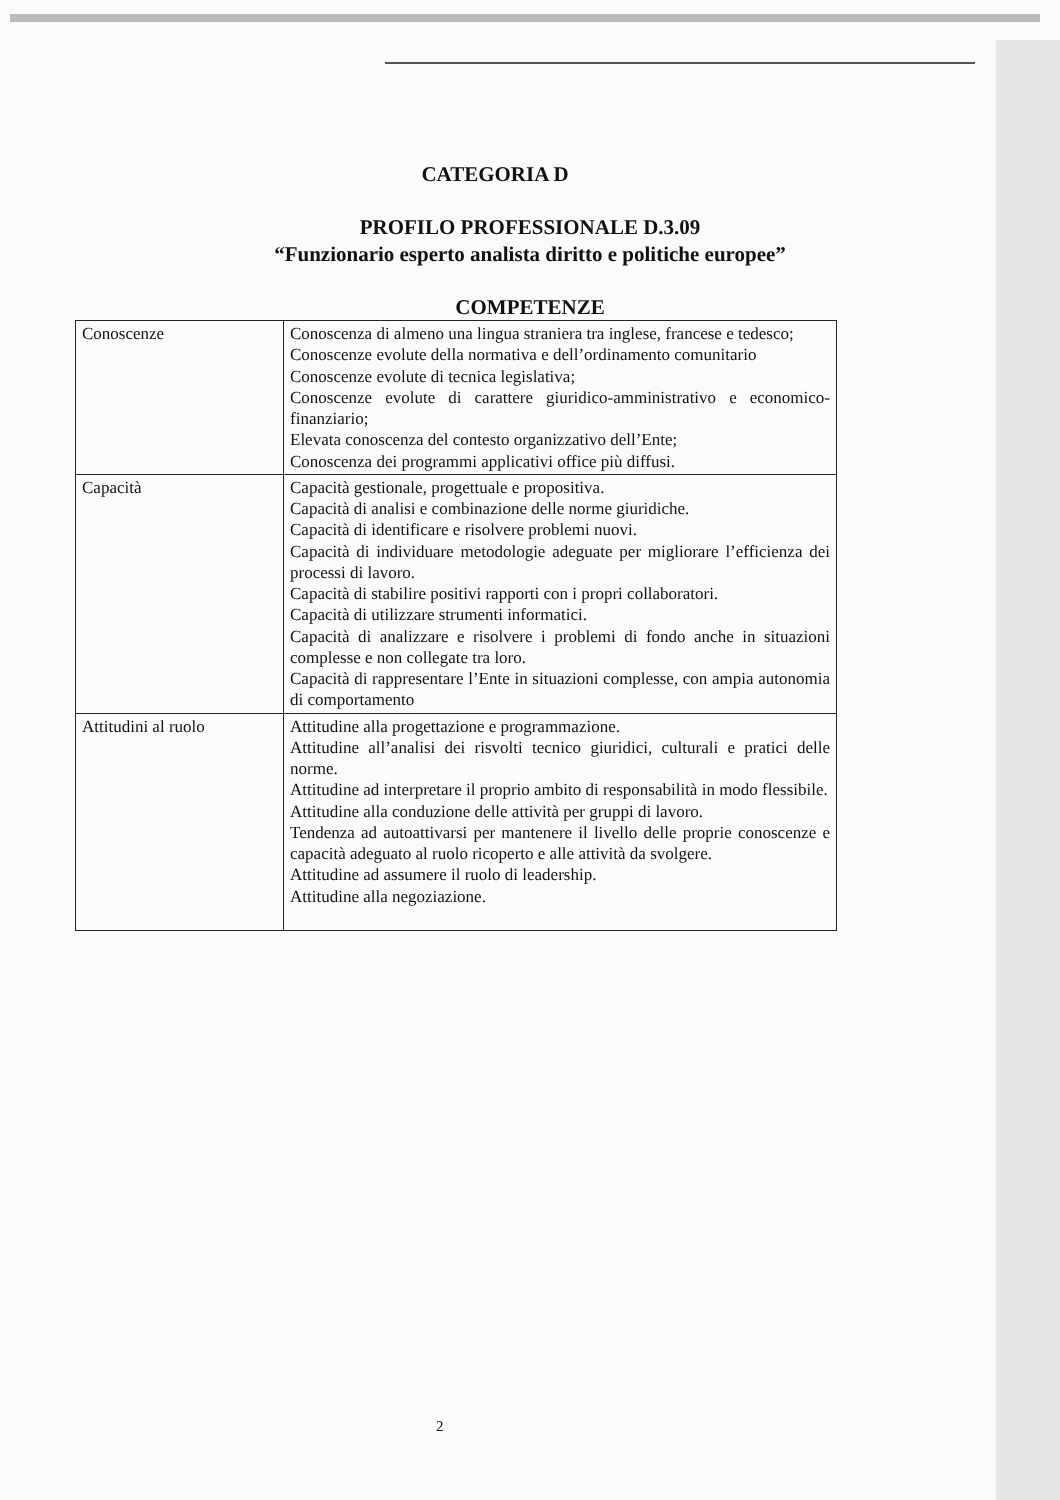CATEGORIA D
PROFILO PROFESSIONALE D.3.09
“Funzionario esperto analista diritto e politiche europee”
COMPETENZE
| Conoscenze | Conoscenza di almeno una lingua straniera tra inglese, francese e tedesco; Conoscenze evolute della normativa e dell’ordinamento comunitario Conoscenze evolute di tecnica legislativa; Conoscenze evolute di carattere giuridico-amministrativo e economico-finanziario; Elevata conoscenza del contesto organizzativo dell’Ente; Conoscenza dei programmi applicativi office più diffusi. |
| Capacità | Capacità gestionale, progettuale e propositiva. Capacità di analisi e combinazione delle norme giuridiche. Capacità di identificare e risolvere problemi nuovi. Capacità di individuare metodologie adeguate per migliorare l’efficienza dei processi di lavoro. Capacità di stabilire positivi rapporti con i propri collaboratori. Capacità di utilizzare strumenti informatici. Capacità di analizzare e risolvere i problemi di fondo anche in situazioni complesse e non collegate tra loro. Capacità di rappresentare l’Ente in situazioni complesse, con ampia autonomia di comportamento |
| Attitudini al ruolo | Attitudine alla progettazione e programmazione. Attitudine all’analisi dei risvolti tecnico giuridici, culturali e pratici delle norme. Attitudine ad interpretare il proprio ambito di responsabilità in modo flessibile. Attitudine alla conduzione delle attività per gruppi di lavoro. Tendenza ad autoattivarsi per mantenere il livello delle proprie conoscenze e capacità adeguato al ruolo ricoperto e alle attività da svolgere. Attitudine ad assumere il ruolo di leadership. Attitudine alla negoziazione. |
2